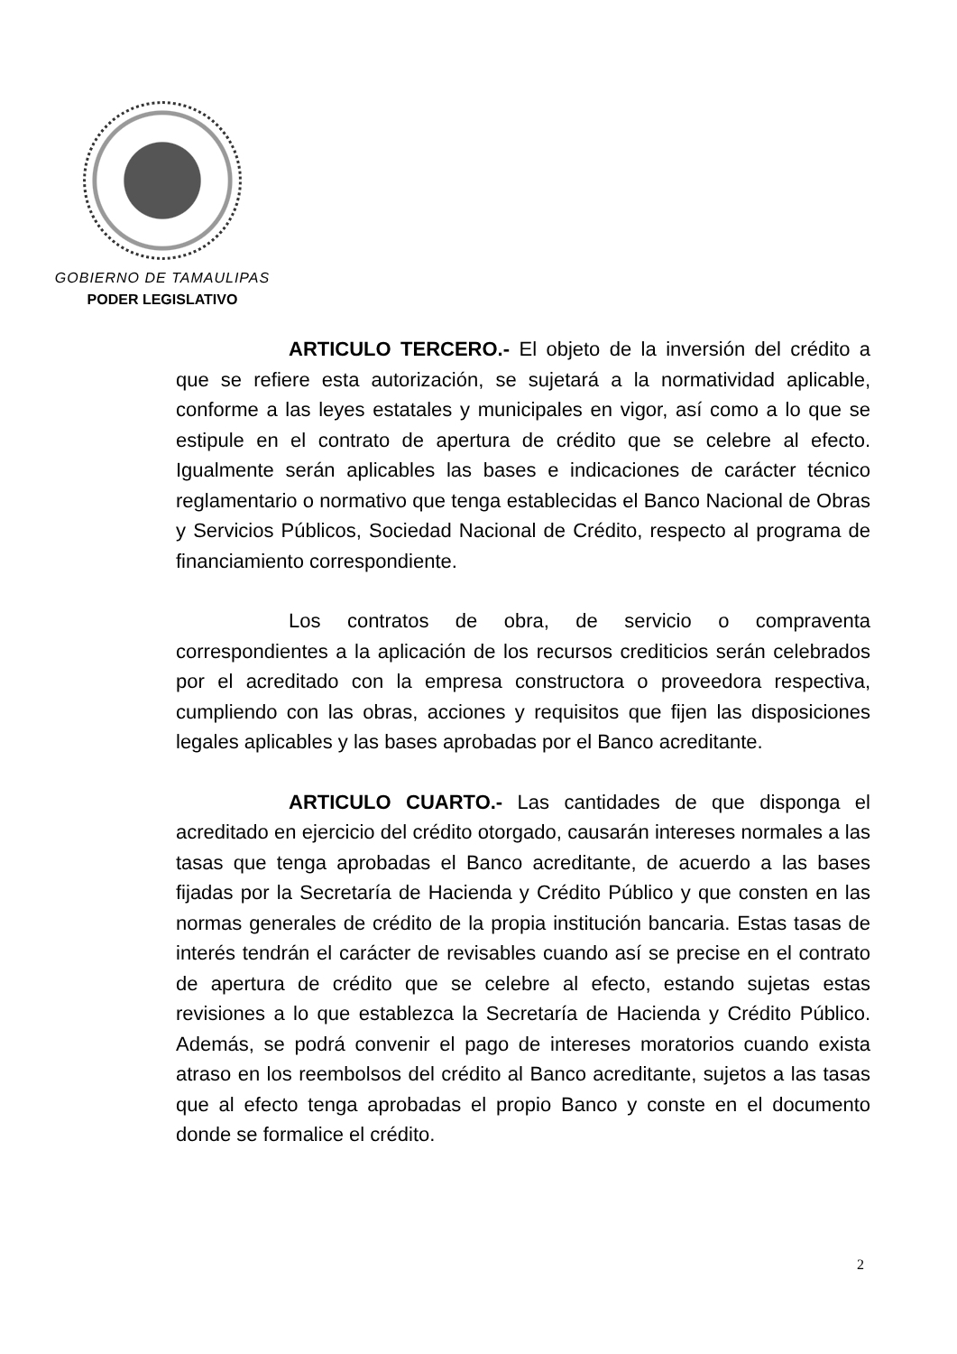GOBIERNO DE TAMAULIPAS
PODER LEGISLATIVO
ARTICULO TERCERO.- El objeto de la inversión del crédito a que se refiere esta autorización, se sujetará a la normatividad aplicable, conforme a las leyes estatales y municipales en vigor, así como a lo que se estipule en el contrato de apertura de crédito que se celebre al efecto. Igualmente serán aplicables las bases e indicaciones de carácter técnico reglamentario o normativo que tenga establecidas el Banco Nacional de Obras y Servicios Públicos, Sociedad Nacional de Crédito, respecto al programa de financiamiento correspondiente.
Los contratos de obra, de servicio o compraventa correspondientes a la aplicación de los recursos crediticios serán celebrados por el acreditado con la empresa constructora o proveedora respectiva, cumpliendo con las obras, acciones y requisitos que fijen las disposiciones legales aplicables y las bases aprobadas por el Banco acreditante.
ARTICULO CUARTO.- Las cantidades de que disponga el acreditado en ejercicio del crédito otorgado, causarán intereses normales a las tasas que tenga aprobadas el Banco acreditante, de acuerdo a las bases fijadas por la Secretaría de Hacienda y Crédito Público y que consten en las normas generales de crédito de la propia institución bancaria. Estas tasas de interés tendrán el carácter de revisables cuando así se precise en el contrato de apertura de crédito que se celebre al efecto, estando sujetas estas revisiones a lo que establezca la Secretaría de Hacienda y Crédito Público. Además, se podrá convenir el pago de intereses moratorios cuando exista atraso en los reembolsos del crédito al Banco acreditante, sujetos a las tasas que al efecto tenga aprobadas el propio Banco y conste en el documento donde se formalice el crédito.
2